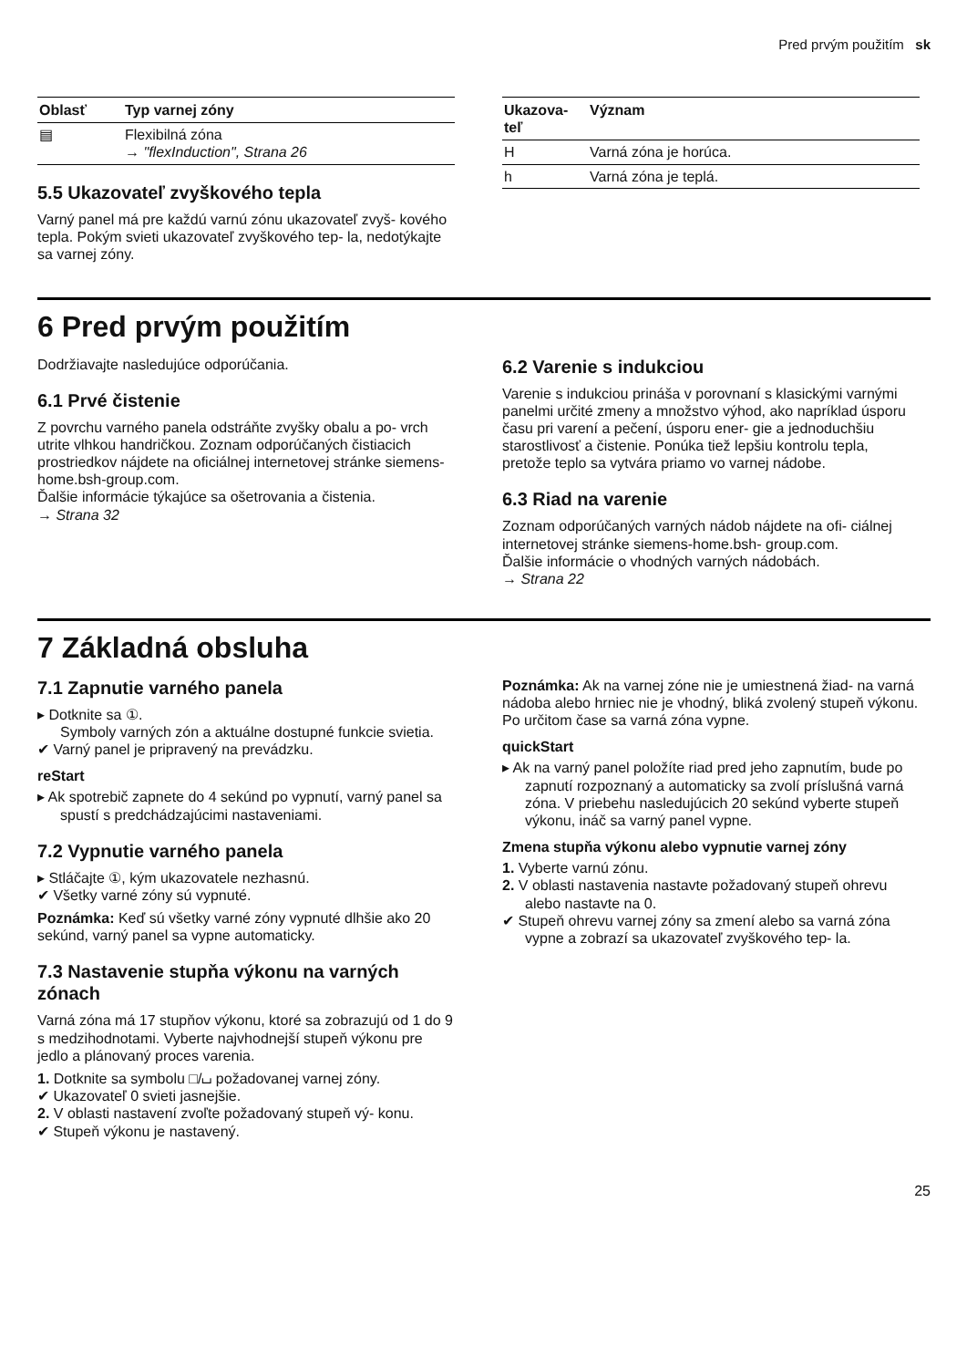Pred prvým použitím sk
| Oblasť | Typ varnej zóny |
| --- | --- |
| ▤ | Flexibilná zóna → "flexInduction", Strana 26 |
5.5 Ukazovateľ zvyškového tepla
Varný panel má pre každú varnú zónu ukazovateľ zvyš- kového tepla. Pokým svieti ukazovateľ zvyškového tep- la, nedotýkajte sa varnej zóny.
| Ukazova- teľ | Význam |
| --- | --- |
| H | Varná zóna je horúca. |
| h | Varná zóna je teplá. |
6 Pred prvým použitím
Dodržiavajte nasledujúce odporúčania.
6.1 Prvé čistenie
Z povrchu varného panela odstráňte zvyšky obalu a po- vrch utrite vlhkou handričkou. Zoznam odporúčaných čistiacich prostriedkov nájdete na oficiálnej internetovej stránke siemens-home.bsh-group.com.
Ďalšie informácie týkajúce sa ošetrovania a čistenia.
→ Strana 32
6.2 Varenie s indukciou
Varenie s indukciou prináša v porovnaní s klasickými varnými panelmi určité zmeny a množstvo výhod, ako napríklad úsporu času pri varení a pečení, úsporu ener- gie a jednoduchšiu starostlivosť a čistenie. Ponúka tiež lepšiu kontrolu tepla, pretože teplo sa vytvára priamo vo varnej nádobe.
6.3 Riad na varenie
Zoznam odporúčaných varných nádob nájdete na ofi- ciálnej internetovej stránke siemens-home.bsh- group.com.
Ďalšie informácie o vhodných varných nádobách.
→ Strana 22
7 Základná obsluha
7.1 Zapnutie varného panela
▸ Dotknite sa ①.
Symboly varných zón a aktuálne dostupné funkcie svietia.
✔ Varný panel je pripravený na prevádzku.
reStart
▸ Ak spotrebič zapnete do 4 sekúnd po vypnutí, varný panel sa spustí s predchádzajúcimi nastaveniami.
7.2 Vypnutie varného panela
▸ Stláčajte ①, kým ukazovatele nezhasnú.
✔ Všetky varné zóny sú vypnuté.
Poznámka: Keď sú všetky varné zóny vypnuté dlhšie ako 20 sekúnd, varný panel sa vypne automaticky.
7.3 Nastavenie stupňa výkonu na varných zónach
Varná zóna má 17 stupňov výkonu, ktoré sa zobrazujú od 1 do 9 s medzihodnotami. Vyberte najvhodnejší stupeň výkonu pre jedlo a plánovaný proces varenia.
1. Dotknite sa symbolu □/⌴ požadovanej varnej zóny.
✔ Ukazovateľ 0 svieti jasnejšie.
2. V oblasti nastavení zvoľte požadovaný stupeň vý- konu.
✔ Stupeň výkonu je nastavený.
Poznámka: Ak na varnej zóne nie je umiestnená žiad- na varná nádoba alebo hrniec nie je vhodný, bliká zvolený stupeň výkonu. Po určitom čase sa varná zóna vypne.
quickStart
▸ Ak na varný panel položíte riad pred jeho zapnutím, bude po zapnutí rozpoznaný a automaticky sa zvolí príslušná varná zóna. V priebehu nasledujúcich 20 sekúnd vyberte stupeň výkonu, ináč sa varný panel vypne.
Zmena stupňa výkonu alebo vypnutie varnej zóny
1. Vyberte varnú zónu.
2. V oblasti nastavenia nastavte požadovaný stupeň ohrevu alebo nastavte na 0.
✔ Stupeň ohrevu varnej zóny sa zmení alebo sa varná zóna vypne a zobrazí sa ukazovateľ zvyškového tep- la.
25